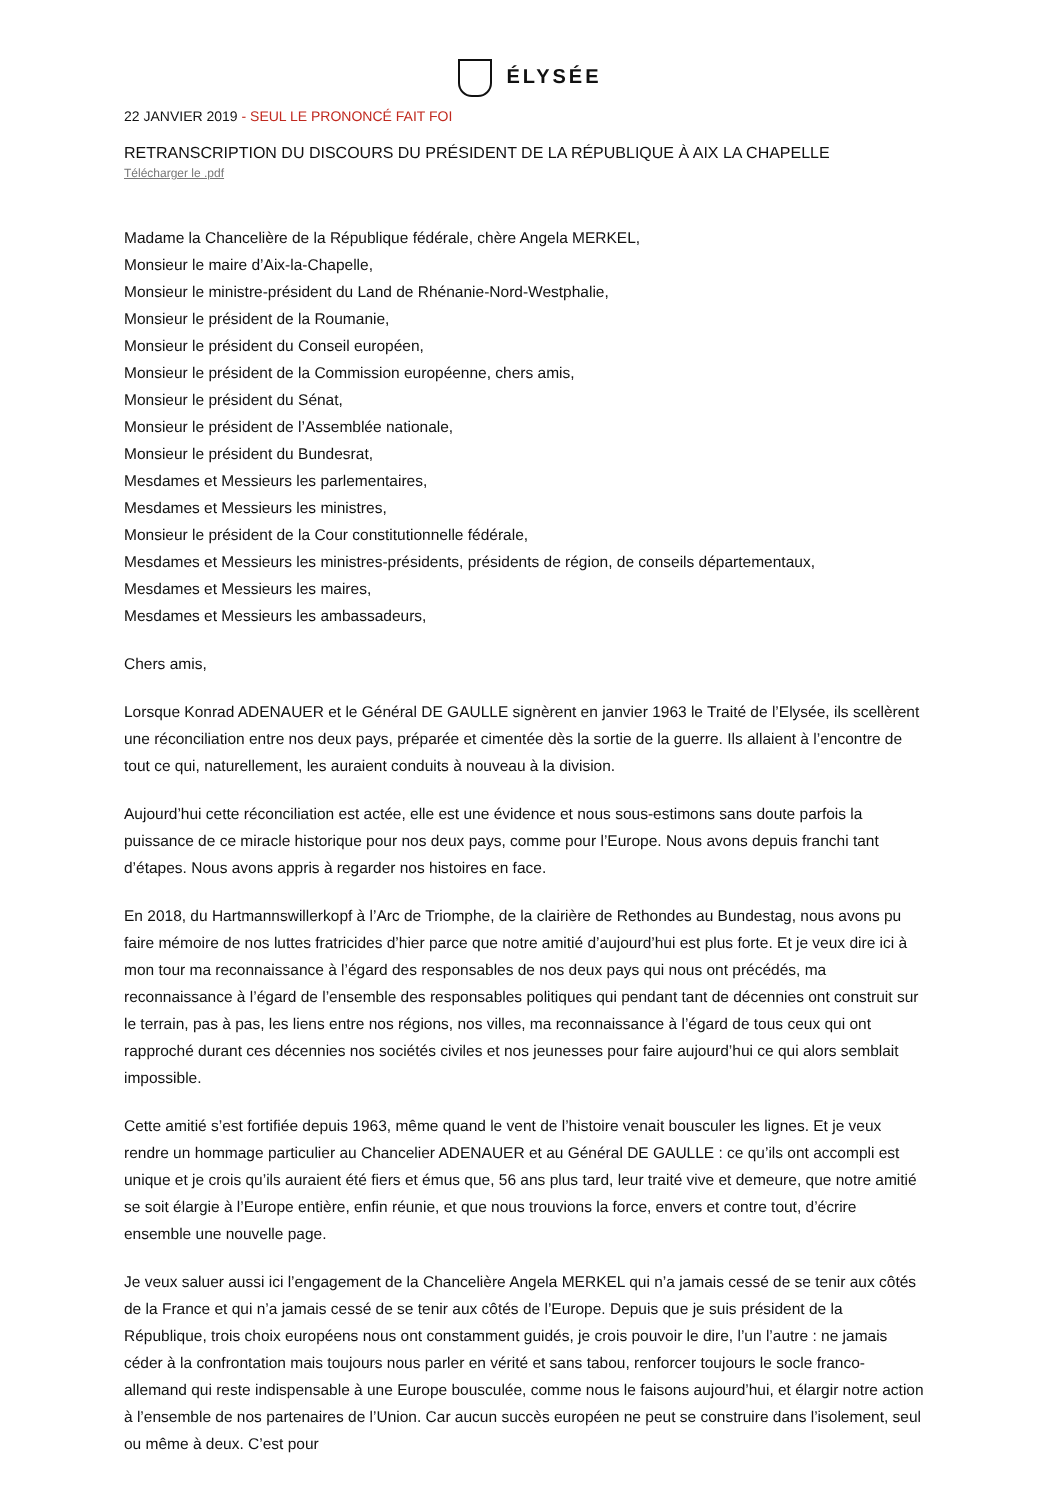ÉLYSÉE
22 JANVIER 2019 - SEUL LE PRONONCÉ FAIT FOI
RETRANSCRIPTION DU DISCOURS DU PRÉSIDENT DE LA RÉPUBLIQUE À AIX LA CHAPELLE
Télécharger le .pdf
Madame la Chancelière de la République fédérale, chère Angela MERKEL,
Monsieur le maire d’Aix-la-Chapelle,
Monsieur le ministre-président du Land de Rhénanie-Nord-Westphalie,
Monsieur le président de la Roumanie,
Monsieur le président du Conseil européen,
Monsieur le président de la Commission européenne, chers amis,
Monsieur le président du Sénat,
Monsieur le président de l’Assemblée nationale,
Monsieur le président du Bundesrat,
Mesdames et Messieurs les parlementaires,
Mesdames et Messieurs les ministres,
Monsieur le président de la Cour constitutionnelle fédérale,
Mesdames et Messieurs les ministres-présidents, présidents de région, de conseils départementaux,
Mesdames et Messieurs les maires,
Mesdames et Messieurs les ambassadeurs,
Chers amis,
Lorsque Konrad ADENAUER et le Général DE GAULLE signèrent en janvier 1963 le Traité de l’Elysée, ils scellèrent une réconciliation entre nos deux pays, préparée et cimentée dès la sortie de la guerre. Ils allaient à l’encontre de tout ce qui, naturellement, les auraient conduits à nouveau à la division.
Aujourd’hui cette réconciliation est actée, elle est une évidence et nous sous-estimons sans doute parfois la puissance de ce miracle historique pour nos deux pays, comme pour l’Europe. Nous avons depuis franchi tant d’étapes. Nous avons appris à regarder nos histoires en face.
En 2018, du Hartmannswillerkopf à l’Arc de Triomphe, de la clairière de Rethondes au Bundestag, nous avons pu faire mémoire de nos luttes fratricides d’hier parce que notre amitié d’aujourd’hui est plus forte. Et je veux dire ici à mon tour ma reconnaissance à l’égard des responsables de nos deux pays qui nous ont précédés, ma reconnaissance à l’égard de l’ensemble des responsables politiques qui pendant tant de décennies ont construit sur le terrain, pas à pas, les liens entre nos régions, nos villes, ma reconnaissance à l’égard de tous ceux qui ont rapproché durant ces décennies nos sociétés civiles et nos jeunesses pour faire aujourd’hui ce qui alors semblait impossible.
Cette amitié s’est fortifiée depuis 1963, même quand le vent de l’histoire venait bousculer les lignes. Et je veux rendre un hommage particulier au Chancelier ADENAUER et au Général DE GAULLE : ce qu’ils ont accompli est unique et je crois qu’ils auraient été fiers et émus que, 56 ans plus tard, leur traité vive et demeure, que notre amitié se soit élargie à l’Europe entière, enfin réunie, et que nous trouvions la force, envers et contre tout, d’écrire ensemble une nouvelle page.
Je veux saluer aussi ici l’engagement de la Chancelière Angela MERKEL qui n’a jamais cessé de se tenir aux côtés de la France et qui n’a jamais cessé de se tenir aux côtés de l’Europe. Depuis que je suis président de la République, trois choix européens nous ont constamment guidés, je crois pouvoir le dire, l’un l’autre : ne jamais céder à la confrontation mais toujours nous parler en vérité et sans tabou, renforcer toujours le socle franco-allemand qui reste indispensable à une Europe bousculée, comme nous le faisons aujourd’hui, et élargir notre action à l’ensemble de nos partenaires de l’Union. Car aucun succès européen ne peut se construire dans l’isolement, seul ou même à deux. C’est pour